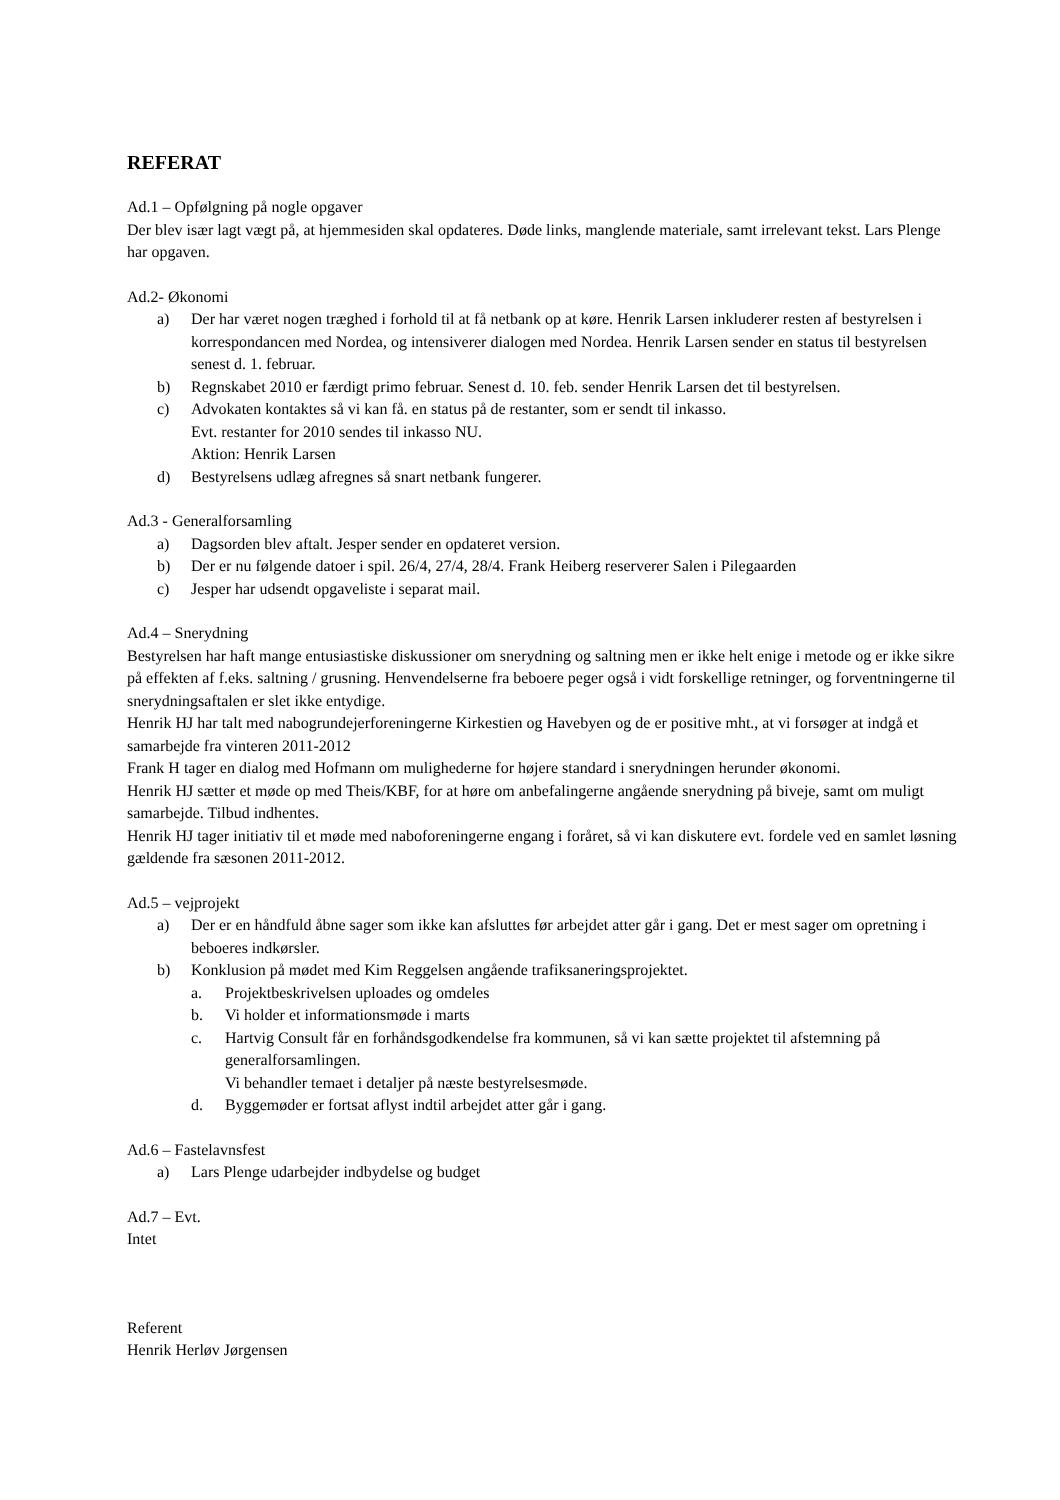REFERAT
Ad.1 – Opfølgning på nogle opgaver
Der blev især lagt vægt på, at hjemmesiden skal opdateres. Døde links, manglende materiale, samt irrelevant tekst. Lars Plenge har opgaven.
Ad.2- Økonomi
a) Der har været nogen træghed i forhold til at få netbank op at køre. Henrik Larsen inkluderer resten af bestyrelsen i korrespondancen med Nordea, og intensiverer dialogen med Nordea. Henrik Larsen sender en status til bestyrelsen senest d. 1. februar.
b) Regnskabet 2010 er færdigt primo februar. Senest d. 10. feb. sender Henrik Larsen det til bestyrelsen.
c) Advokaten kontaktes så vi kan få. en status på de restanter, som er sendt til inkasso.
Evt. restanter for 2010 sendes til inkasso NU.
Aktion: Henrik Larsen
d) Bestyrelsens udlæg afregnes så snart netbank fungerer.
Ad.3 - Generalforsamling
a) Dagsorden blev aftalt. Jesper sender en opdateret version.
b) Der er nu følgende datoer i spil. 26/4, 27/4, 28/4. Frank Heiberg reserverer Salen i Pilegaarden
c) Jesper har udsendt opgaveliste i separat mail.
Ad.4 – Snerydning
Bestyrelsen har haft mange entusiastiske diskussioner om snerydning og saltning men er ikke helt enige i metode og er ikke sikre på effekten af f.eks. saltning / grusning. Henvendelserne fra beboere peger også i vidt forskellige retninger, og forventningerne til snerydningsaftalen er slet ikke entydige.
Henrik HJ har talt med nabogrundejerforeningerne Kirkestien og Havebyen og de er positive mht., at vi forsøger at indgå et samarbejde fra vinteren 2011-2012
Frank H tager en dialog med Hofmann om mulighederne for højere standard i snerydningen herunder økonomi.
Henrik HJ sætter et møde op med Theis/KBF, for at høre om anbefalingerne angående snerydning på biveje, samt om muligt samarbejde. Tilbud indhentes.
Henrik HJ tager initiativ til et møde med naboforeningerne engang i foråret, så vi kan diskutere evt. fordele ved en samlet løsning gældende fra sæsonen 2011-2012.
Ad.5 – vejprojekt
a) Der er en håndfuld åbne sager som ikke kan afsluttes før arbejdet atter går i gang. Det er mest sager om opretning i beboeres indkørsler.
b) Konklusion på mødet med Kim Reggelsen angående trafiksaneringsprojektet.
a. Projektbeskrivelsen uploades og omdeles
b. Vi holder et informationsmøde i marts
c. Hartvig Consult får en forhåndsgodkendelse fra kommunen, så vi kan sætte projektet til afstemning på generalforsamlingen.
Vi behandler temaet i detaljer på næste bestyrelsesmøde.
d. Byggemøder er fortsat aflyst indtil arbejdet atter går i gang.
Ad.6 – Fastelavnsfest
a) Lars Plenge udarbejder indbydelse og budget
Ad.7 – Evt.
Intet
Referent
Henrik Herløv Jørgensen